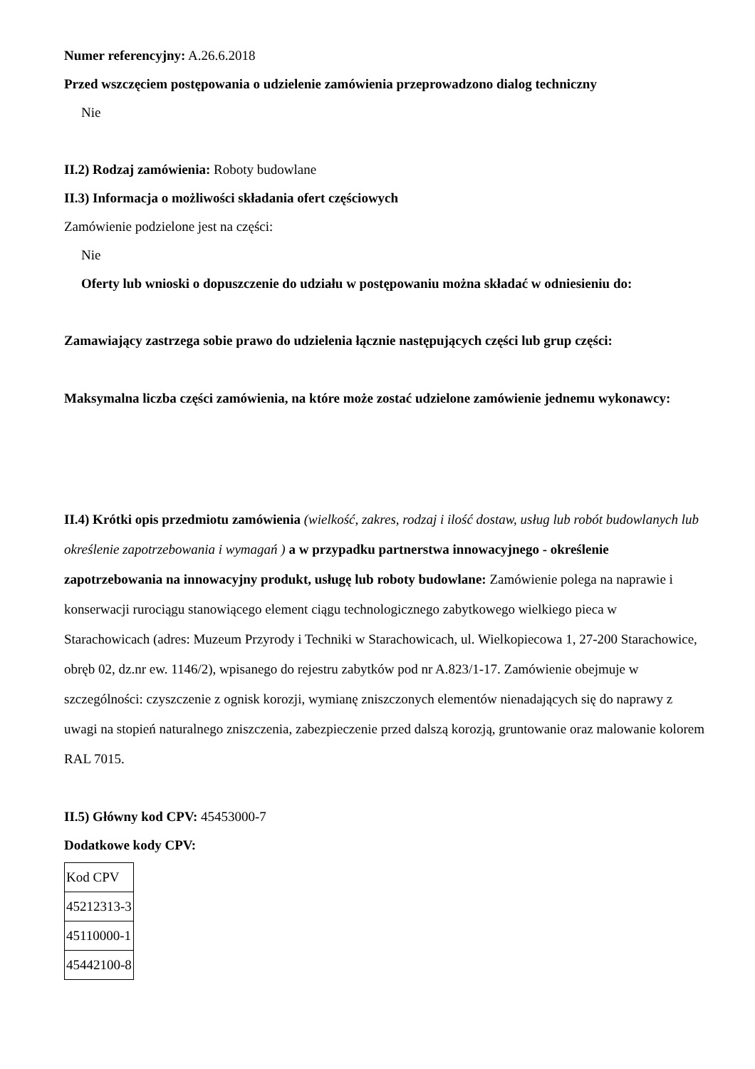Numer referencyjny: A.26.6.2018
Przed wszczęciem postępowania o udzielenie zamówienia przeprowadzono dialog techniczny
Nie
II.2) Rodzaj zamówienia: Roboty budowlane
II.3) Informacja o możliwości składania ofert częściowych
Zamówienie podzielone jest na części:
Nie
Oferty lub wnioski o dopuszczenie do udziału w postępowaniu można składać w odniesieniu do:
Zamawiający zastrzega sobie prawo do udzielenia łącznie następujących części lub grup części:
Maksymalna liczba części zamówienia, na które może zostać udzielone zamówienie jednemu wykonawcy:
II.4) Krótki opis przedmiotu zamówienia (wielkość, zakres, rodzaj i ilość dostaw, usług lub robót budowlanych lub określenie zapotrzebowania i wymagań ) a w przypadku partnerstwa innowacyjnego - określenie zapotrzebowania na innowacyjny produkt, usługę lub roboty budowlane: Zamówienie polega na naprawie i konserwacji rurociągu stanowiącego element ciągu technologicznego zabytkowego wielkiego pieca w Starachowicach (adres: Muzeum Przyrody i Techniki w Starachowicach, ul. Wielkopiecowa 1, 27-200 Starachowice, obręb 02, dz.nr ew. 1146/2), wpisanego do rejestru zabytków pod nr A.823/1-17. Zamówienie obejmuje w szczególności: czyszczenie z ognisk korozji, wymianę zniszczonych elementów nienadających się do naprawy z uwagi na stopień naturalnego zniszczenia, zabezpieczenie przed dalszą korozją, gruntowanie oraz malowanie kolorem RAL 7015.
II.5) Główny kod CPV: 45453000-7
Dodatkowe kody CPV:
| Kod CPV |
| 45212313-3 |
| 45110000-1 |
| 45442100-8 |